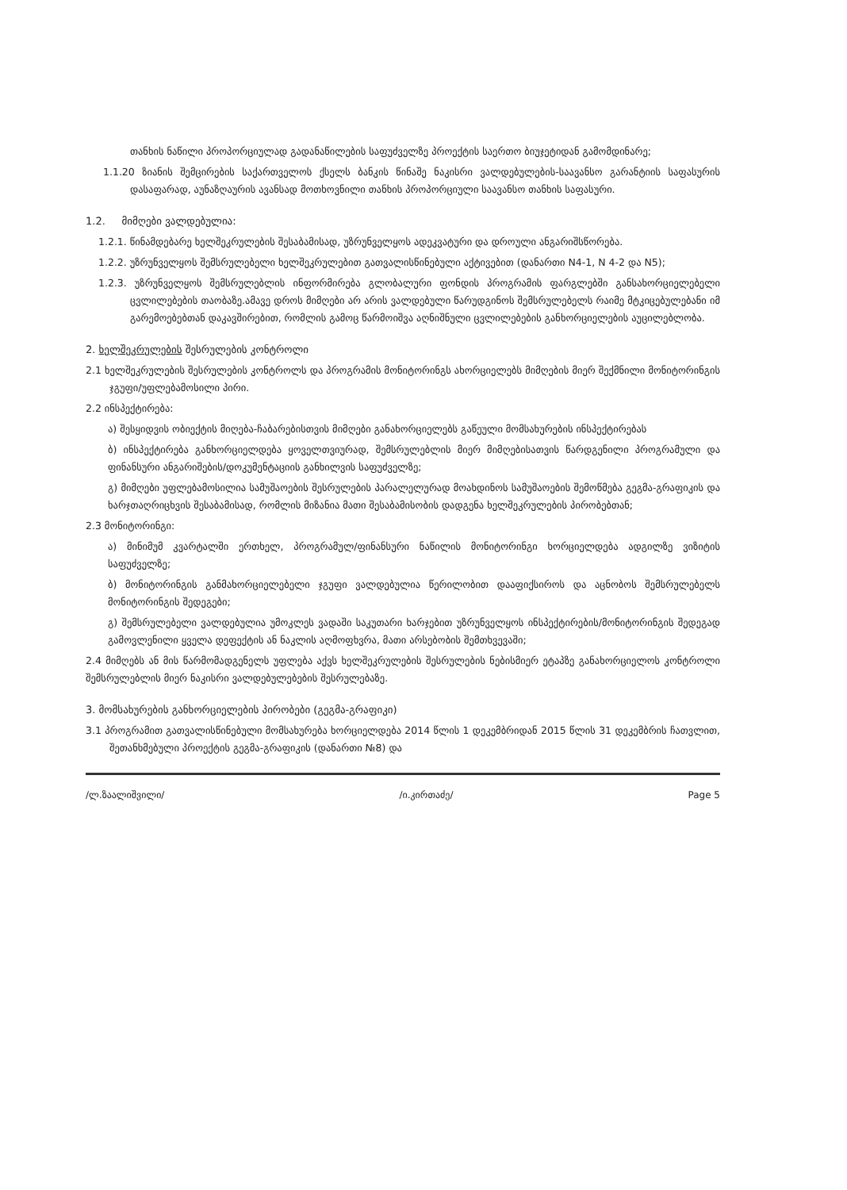თანხის ნაწილი პროპორციულად გადანაწილების საფუძველზე პროექტის საერთო ბიუჯეტიდან გამომდინარე;
1.1.20 ზიანის შემცირების საქართველოს ქსელს ბანკის წინაშე ნაკისრი ვალდებულების-საავანსო გარანტიის საფასურის დასაფარად, აუნაზღაურის ავანსად მოთხოვნილი თანხის პროპორციული საავანსო თანხის საფასური.
1.2. მიმღები ვალდებულია:
1.2.1. წინამდებარე ხელშეკრულების შესაბამისად, უზრუნველყოს ადეკვატური და დროული ანგარიშსწორება.
1.2.2. უზრუნველყოს შემსრულებელი ხელშეკრულებით გათვალისწინებული აქტივებით (დანართი N4-1, N 4-2 და N5);
1.2.3. უზრუნველყოს შემსრულებლის ინფორმირება გლობალური ფონდის პროგრამის ფარგლებში განსახორციელებელი ცვლილებების თაობაზე.ამავე დროს მიმღები არ არის ვალდებული წარუდგინოს შემსრულებელს რაიმე მტკიცებულებანი იმ გარემოებებთან დაკავშირებით, რომლის გამოც წარმოიშვა აღნიშნული ცვლილებების განხორციელების აუცილებლობა.
2. ხელშეკრულების შესრულების კონტროლი
2.1 ხელშეკრულების შესრულების კონტროლს და პროგრამის მონიტორინგს ახორციელებს მიმღების მიერ შექმნილი მონიტორინგის ჯგუფი/უფლებამოსილი პირი.
2.2 ინსპექტირება:
ა) შესყიდვის ობიექტის მიღება-ჩაბარებისთვის მიმღები განახორციელებს გაწეული მომსახურების ინსპექტირებას
ბ) ინსპექტირება განხორციელდება ყოველთვიურად, შემსრულებლის მიერ მიმღებისათვის წარდგენილი პროგრამული და ფინანსური ანგარიშების/დოკუმენტაციის განხილვის საფუძველზე;
გ) მიმღები უფლებამოსილია სამუშაოების შესრულების პარალელურად მოახდინოს სამუშაოების შემოწმება გეგმა-გრაფიკის და ხარჯთაღრიცხვის შესაბამისად, რომლის მიზანია მათი შესაბამისობის დადგენა ხელშეკრულების პირობებთან;
2.3 მონიტორინგი:
ა) მინიმუმ კვარტალში ერთხელ, პროგრამულ/ფინანსური ნაწილის მონიტორინგი ხორციელდება ადგილზე ვიზიტის საფუძველზე;
ბ) მონიტორინგის განმახორციელებელი ჯგუფი ვალდებულია წერილობით დააფიქსიროს და აცნობოს შემსრულებელს მონიტორინგის შედეგები;
გ) შემსრულებელი ვალდებულია უმოკლეს ვადაში საკუთარი ხარჯებით უზრუნველყოს ინსპექტირების/მონიტორინგის შედეგად გამოვლენილი ყველა დეფექტის ან ნაკლის აღმოფხვრა, მათი არსებობის შემთხვევაში;
2.4 მიმღებს ან მის წარმომადგენელს უფლება აქვს ხელშეკრულების შესრულების ნებისმიერ ეტაპზე განახორციელოს კონტროლი შემსრულებლის მიერ ნაკისრი ვალდებულებების შესრულებაზე.
3. მომსახურების განხორციელების პირობები (გეგმა-გრაფიკი)
3.1 პროგრამით გათვალისწინებული მომსახურება ხორციელდება 2014 წლის 1 დეკემბრიდან 2015 წლის 31 დეკემბრის ჩათვლით, შეთანხმებული პროექტის გეგმა-გრაფიკის (დანართი №8) და
/ლ.ზაალიშვილი/ /ი.კირთაძე/ Page 5